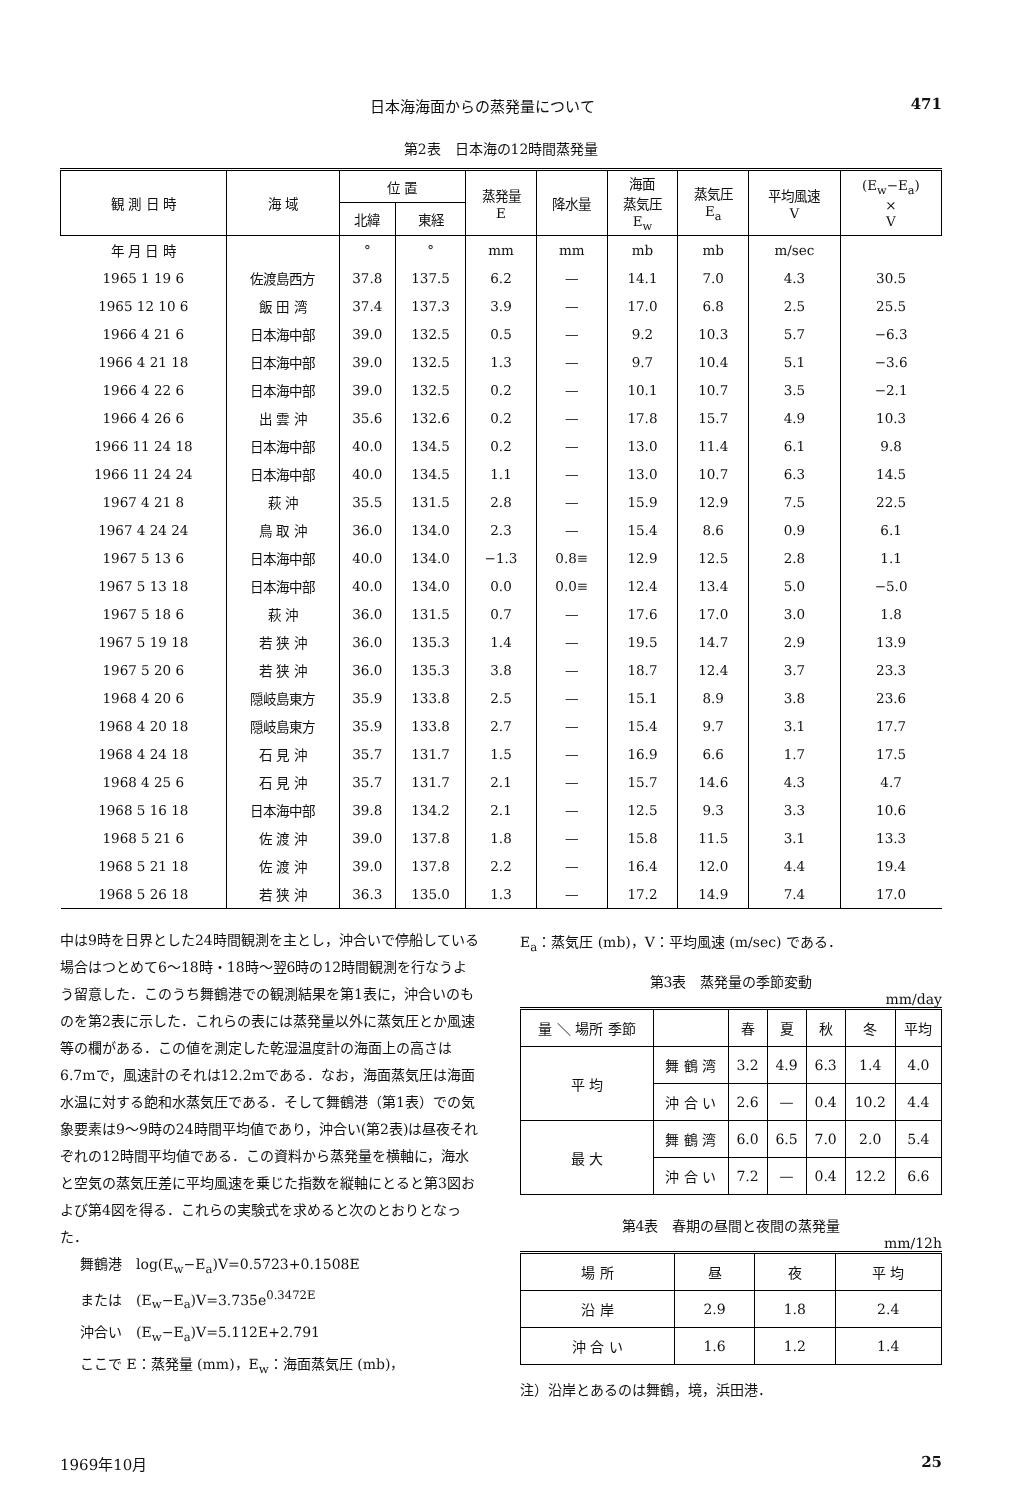日本海海面からの蒸発量について 471
第2表　日本海の12時間蒸発量
| 観 測 日 時 | 海 域 | 位 置 | | 蒸発量 E | 降水量 | 海面 蒸気圧 E<sub>w</sub> | 蒸気圧 E<sub>a</sub> | 平均風速 V | (E<sub>w</sub>−E<sub>a</sub>) × V |
| --- | --- | --- | --- | --- | --- | --- | --- | --- | --- |
| | | 北緯 | 東経 | | | | | | |
| 年 月 日 時 | | ° | ° | mm | mm | mb | mb | m/sec | |
| 1965 1 19 6 | 佐渡島西方 | 37.8 | 137.5 | 6.2 | — | 14.1 | 7.0 | 4.3 | 30.5 |
| 1965 12 10 6 | 飯 田 湾 | 37.4 | 137.3 | 3.9 | — | 17.0 | 6.8 | 2.5 | 25.5 |
| 1966 4 21 6 | 日本海中部 | 39.0 | 132.5 | 0.5 | — | 9.2 | 10.3 | 5.7 | −6.3 |
| 1966 4 21 18 | 日本海中部 | 39.0 | 132.5 | 1.3 | — | 9.7 | 10.4 | 5.1 | −3.6 |
| 1966 4 22 6 | 日本海中部 | 39.0 | 132.5 | 0.2 | — | 10.1 | 10.7 | 3.5 | −2.1 |
| 1966 4 26 6 | 出 雲 沖 | 35.6 | 132.6 | 0.2 | — | 17.8 | 15.7 | 4.9 | 10.3 |
| 1966 11 24 18 | 日本海中部 | 40.0 | 134.5 | 0.2 | — | 13.0 | 11.4 | 6.1 | 9.8 |
| 1966 11 24 24 | 日本海中部 | 40.0 | 134.5 | 1.1 | — | 13.0 | 10.7 | 6.3 | 14.5 |
| 1967 4 21 8 | 萩 沖 | 35.5 | 131.5 | 2.8 | — | 15.9 | 12.9 | 7.5 | 22.5 |
| 1967 4 24 24 | 鳥 取 沖 | 36.0 | 134.0 | 2.3 | — | 15.4 | 8.6 | 0.9 | 6.1 |
| 1967 5 13 6 | 日本海中部 | 40.0 | 134.0 | −1.3 | 0.8≡ | 12.9 | 12.5 | 2.8 | 1.1 |
| 1967 5 13 18 | 日本海中部 | 40.0 | 134.0 | 0.0 | 0.0≡ | 12.4 | 13.4 | 5.0 | −5.0 |
| 1967 5 18 6 | 萩 沖 | 36.0 | 131.5 | 0.7 | — | 17.6 | 17.0 | 3.0 | 1.8 |
| 1967 5 19 18 | 若 狭 沖 | 36.0 | 135.3 | 1.4 | — | 19.5 | 14.7 | 2.9 | 13.9 |
| 1967 5 20 6 | 若 狭 沖 | 36.0 | 135.3 | 3.8 | — | 18.7 | 12.4 | 3.7 | 23.3 |
| 1968 4 20 6 | 隠岐島東方 | 35.9 | 133.8 | 2.5 | — | 15.1 | 8.9 | 3.8 | 23.6 |
| 1968 4 20 18 | 隠岐島東方 | 35.9 | 133.8 | 2.7 | — | 15.4 | 9.7 | 3.1 | 17.7 |
| 1968 4 24 18 | 石 見 沖 | 35.7 | 131.7 | 1.5 | — | 16.9 | 6.6 | 1.7 | 17.5 |
| 1968 4 25 6 | 石 見 沖 | 35.7 | 131.7 | 2.1 | — | 15.7 | 14.6 | 4.3 | 4.7 |
| 1968 5 16 18 | 日本海中部 | 39.8 | 134.2 | 2.1 | — | 12.5 | 9.3 | 3.3 | 10.6 |
| 1968 5 21 6 | 佐 渡 沖 | 39.0 | 137.8 | 1.8 | — | 15.8 | 11.5 | 3.1 | 13.3 |
| 1968 5 21 18 | 佐 渡 沖 | 39.0 | 137.8 | 2.2 | — | 16.4 | 12.0 | 4.4 | 19.4 |
| 1968 5 26 18 | 若 狭 沖 | 36.3 | 135.0 | 1.3 | — | 17.2 | 14.9 | 7.4 | 17.0 |
中は9時を日界とした24時間観測を主とし，沖合いで停船している場合はつとめて6～18時・18時～翌6時の12時間観測を行なうよう留意した．このうち舞鶴港での観測結果を第1表に，沖合いのものを第2表に示した．これらの表には蒸発量以外に蒸気圧とか風速等の欄がある．この値を測定した乾湿温度計の海面上の高さは6.7mで，風速計のそれは12.2mである．なお，海面蒸気圧は海面水温に対する飽和水蒸気圧である．そして舞鶴港（第1表）での気象要素は9～9時の24時間平均値であり，沖合い(第2表)は昼夜それぞれの12時間平均値である．この資料から蒸発量を横軸に，海水と空気の蒸気圧差に平均風速を乗じた指数を縦軸にとると第3図および第4図を得る．これらの実験式を求めると次のとおりとなった．
舞鶴港　log(E<sub>w</sub>−E<sub>a</sub>)V=0.5723+0.1508E
または　(E<sub>w</sub>−E<sub>a</sub>)V=3.735e<sup>0.3472E</sup>
沖合い　(E<sub>w</sub>−E<sub>a</sub>)V=5.112E+2.791
ここで E：蒸発量 (mm)，E<sub>w</sub>：海面蒸気圧 (mb)，
E<sub>a</sub>：蒸気圧 (mb)，V：平均風速 (m/sec) である．
第3表　蒸発量の季節変動
mm/day
| 量 ＼ 場所 季節 | | 春 | 夏 | 秋 | 冬 | 平均 |
| --- | --- | --- | --- | --- | --- | --- |
| 平 均 | 舞 鶴 湾 | 3.2 | 4.9 | 6.3 | 1.4 | 4.0 |
| | 沖 合 い | 2.6 | — | 0.4 | 10.2 | 4.4 |
| 最 大 | 舞 鶴 湾 | 6.0 | 6.5 | 7.0 | 2.0 | 5.4 |
| | 沖 合 い | 7.2 | — | 0.4 | 12.2 | 6.6 |
第4表　春期の昼間と夜間の蒸発量
mm/12h
| 場 所 | 昼 | 夜 | 平 均 |
| --- | --- | --- | --- |
| 沿 岸 | 2.9 | 1.8 | 2.4 |
| 沖 合 い | 1.6 | 1.2 | 1.4 |
注）沿岸とあるのは舞鶴，境，浜田港．
1969年10月 25